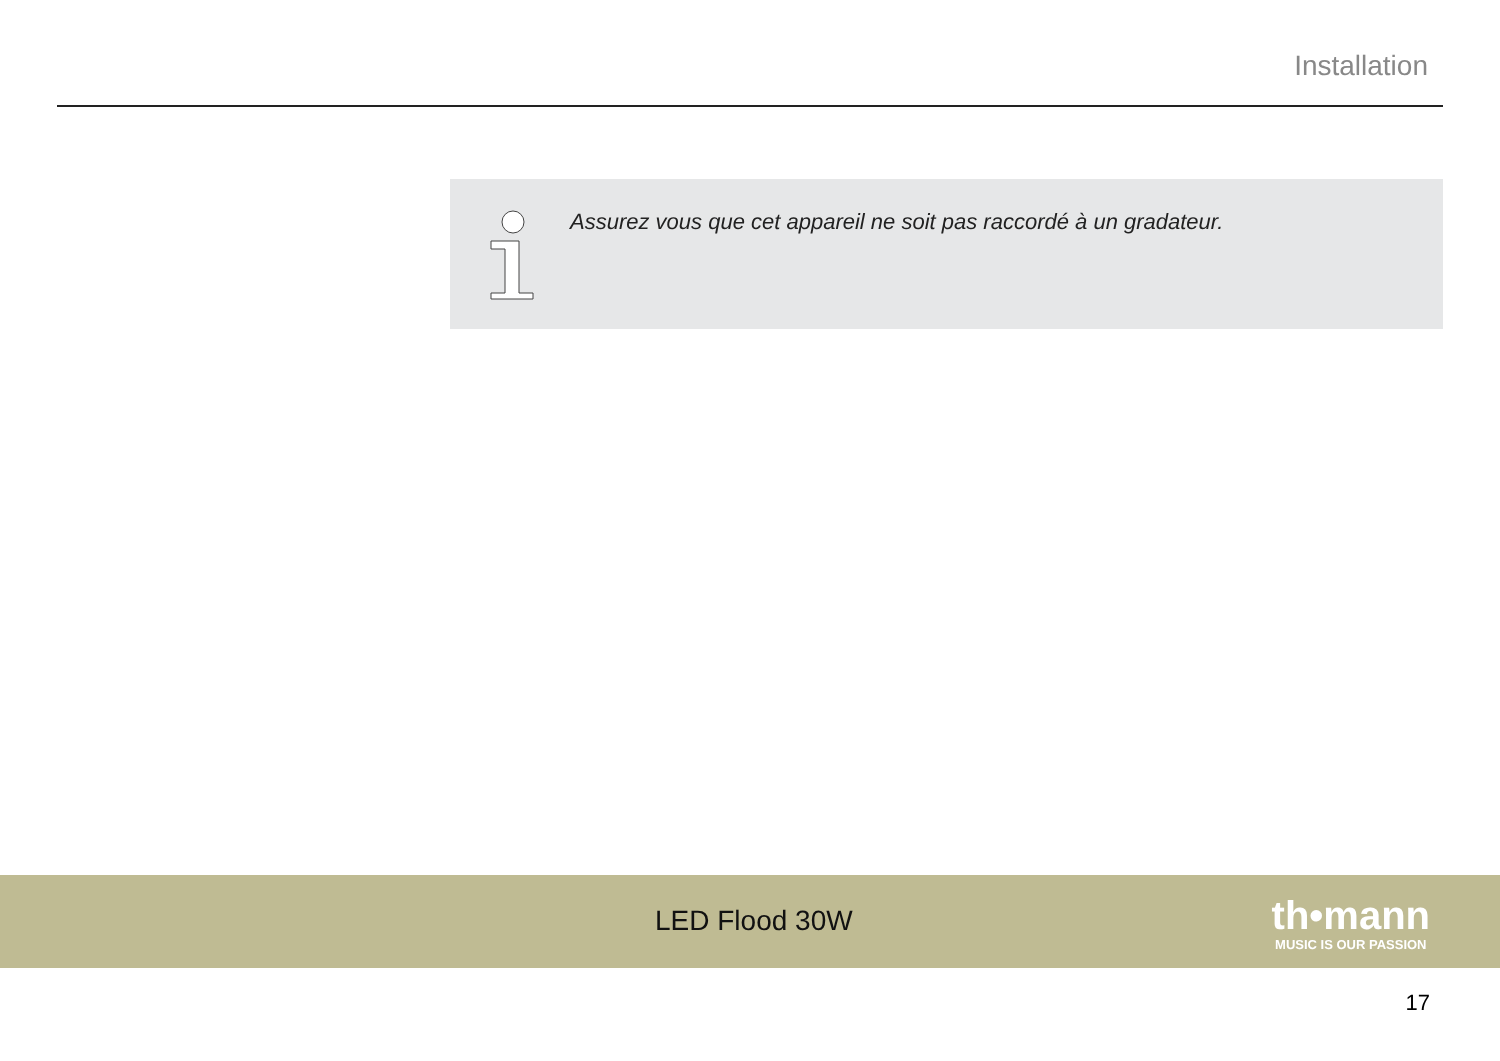Installation
Assurez vous que cet appareil ne soit pas raccordé à un gradateur.
LED Flood 30W
th•mann
MUSIC IS OUR PASSION
17